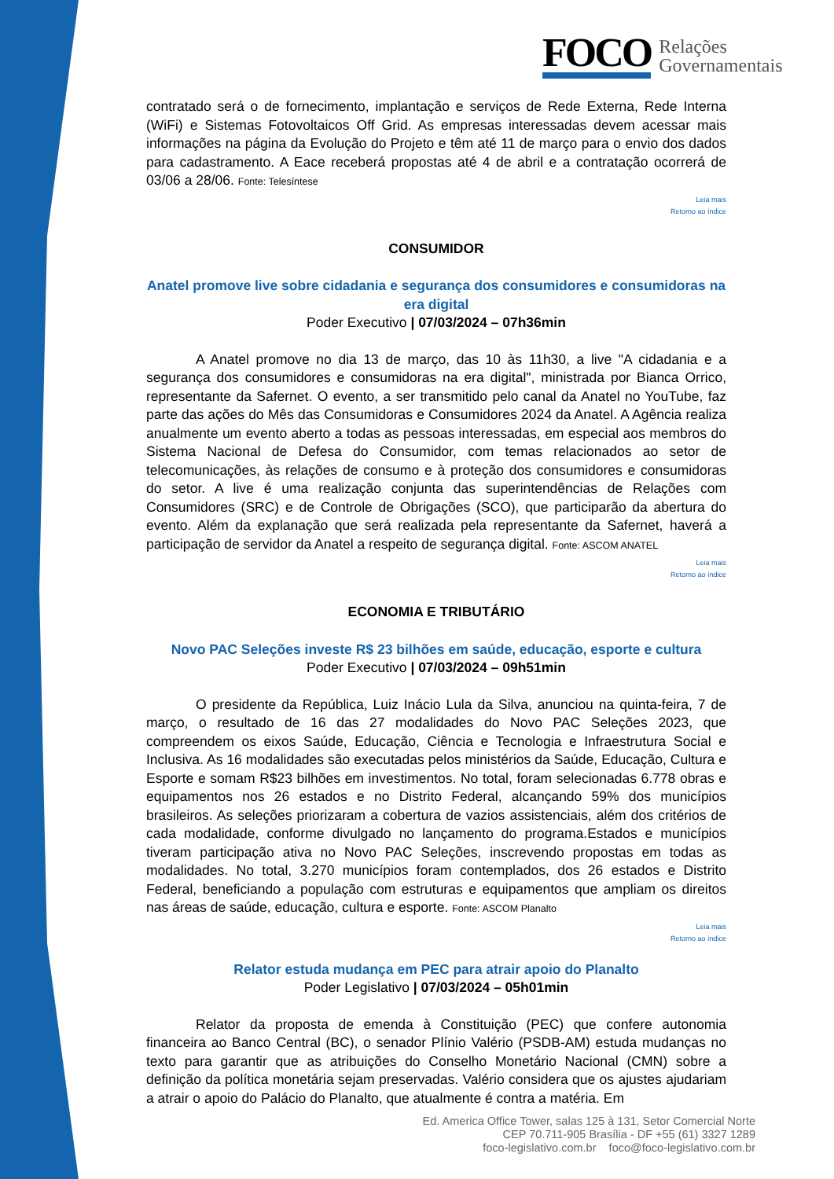FOCO
Relações
Governamentais
contratado será o de fornecimento, implantação e serviços de Rede Externa, Rede Interna (WiFi) e Sistemas Fotovoltaicos Off Grid. As empresas interessadas devem acessar mais informações na página da Evolução do Projeto e têm até 11 de março para o envio dos dados para cadastramento. A Eace receberá propostas até 4 de abril e a contratação ocorrerá de 03/06 a 28/06. Fonte: Telesíntese
Leia mais
Retorno ao índice
CONSUMIDOR
Anatel promove live sobre cidadania e segurança dos consumidores e consumidoras na era digital
Poder Executivo | 07/03/2024 – 07h36min
A Anatel promove no dia 13 de março, das 10 às 11h30, a live "A cidadania e a segurança dos consumidores e consumidoras na era digital", ministrada por Bianca Orrico, representante da Safernet. O evento, a ser transmitido pelo canal da Anatel no YouTube, faz parte das ações do Mês das Consumidoras e Consumidores 2024 da Anatel. A Agência realiza anualmente um evento aberto a todas as pessoas interessadas, em especial aos membros do Sistema Nacional de Defesa do Consumidor, com temas relacionados ao setor de telecomunicações, às relações de consumo e à proteção dos consumidores e consumidoras do setor. A live é uma realização conjunta das superintendências de Relações com Consumidores (SRC) e de Controle de Obrigações (SCO), que participarão da abertura do evento. Além da explanação que será realizada pela representante da Safernet, haverá a participação de servidor da Anatel a respeito de segurança digital. Fonte: ASCOM ANATEL
Leia mais
Retorno ao índice
ECONOMIA E TRIBUTÁRIO
Novo PAC Seleções investe R$ 23 bilhões em saúde, educação, esporte e cultura
Poder Executivo | 07/03/2024 – 09h51min
O presidente da República, Luiz Inácio Lula da Silva, anunciou na quinta-feira, 7 de março, o resultado de 16 das 27 modalidades do Novo PAC Seleções 2023, que compreendem os eixos Saúde, Educação, Ciência e Tecnologia e Infraestrutura Social e Inclusiva. As 16 modalidades são executadas pelos ministérios da Saúde, Educação, Cultura e Esporte e somam R$23 bilhões em investimentos. No total, foram selecionadas 6.778 obras e equipamentos nos 26 estados e no Distrito Federal, alcançando 59% dos municípios brasileiros. As seleções priorizaram a cobertura de vazios assistenciais, além dos critérios de cada modalidade, conforme divulgado no lançamento do programa.Estados e municípios tiveram participação ativa no Novo PAC Seleções, inscrevendo propostas em todas as modalidades. No total, 3.270 municípios foram contemplados, dos 26 estados e Distrito Federal, beneficiando a população com estruturas e equipamentos que ampliam os direitos nas áreas de saúde, educação, cultura e esporte. Fonte: ASCOM Planalto
Leia mais
Retorno ao índice
Relator estuda mudança em PEC para atrair apoio do Planalto
Poder Legislativo | 07/03/2024 – 05h01min
Relator da proposta de emenda à Constituição (PEC) que confere autonomia financeira ao Banco Central (BC), o senador Plínio Valério (PSDB-AM) estuda mudanças no texto para garantir que as atribuições do Conselho Monetário Nacional (CMN) sobre a definição da política monetária sejam preservadas. Valério considera que os ajustes ajudariam a atrair o apoio do Palácio do Planalto, que atualmente é contra a matéria. Em
Ed. America Office Tower, salas 125 à 131, Setor Comercial Norte
CEP 70.711-905 Brasília - DF +55 (61) 3327 1289
foco-legislativo.com.br foco@foco-legislativo.com.br